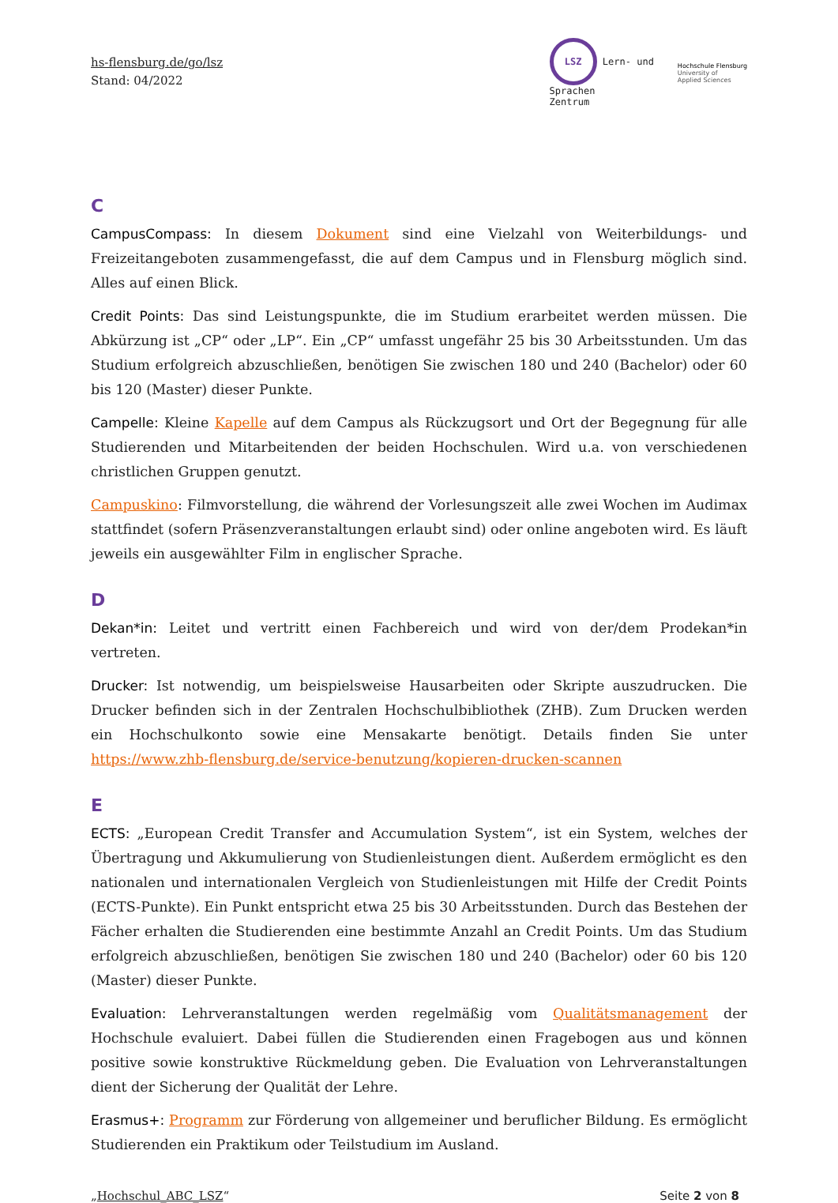hs-flensburg.de/go/lsz
Stand: 04/2022
LSZ Lern- und
Sprachen
Zentrum
Hochschule Flensburg
University of
Applied Sciences
C
CampusCompass: In diesem Dokument sind eine Vielzahl von Weiterbildungs- und Freizeitangeboten zusammengefasst, die auf dem Campus und in Flensburg möglich sind. Alles auf einen Blick.
Credit Points: Das sind Leistungspunkte, die im Studium erarbeitet werden müssen. Die Abkürzung ist „CP“ oder „LP“. Ein „CP“ umfasst ungefähr 25 bis 30 Arbeitsstunden. Um das Studium erfolgreich abzuschließen, benötigen Sie zwischen 180 und 240 (Bachelor) oder 60 bis 120 (Master) dieser Punkte.
Campelle: Kleine Kapelle auf dem Campus als Rückzugsort und Ort der Begegnung für alle Studierenden und Mitarbeitenden der beiden Hochschulen. Wird u.a. von verschiedenen christlichen Gruppen genutzt.
Campuskino: Filmvorstellung, die während der Vorlesungszeit alle zwei Wochen im Audimax stattfindet (sofern Präsenzveranstaltungen erlaubt sind) oder online angeboten wird. Es läuft jeweils ein ausgewählter Film in englischer Sprache.
D
Dekan*in: Leitet und vertritt einen Fachbereich und wird von der/dem Prodekan*in vertreten.
Drucker: Ist notwendig, um beispielsweise Hausarbeiten oder Skripte auszudrucken. Die Drucker befinden sich in der Zentralen Hochschulbibliothek (ZHB). Zum Drucken werden ein Hochschulkonto sowie eine Mensakarte benötigt. Details finden Sie unter https://www.zhb-flensburg.de/service-benutzung/kopieren-drucken-scannen
E
ECTS: „European Credit Transfer and Accumulation System“, ist ein System, welches der Übertragung und Akkumulierung von Studienleistungen dient. Außerdem ermöglicht es den nationalen und internationalen Vergleich von Studienleistungen mit Hilfe der Credit Points (ECTS-Punkte). Ein Punkt entspricht etwa 25 bis 30 Arbeitsstunden. Durch das Bestehen der Fächer erhalten die Studierenden eine bestimmte Anzahl an Credit Points. Um das Studium erfolgreich abzuschließen, benötigen Sie zwischen 180 und 240 (Bachelor) oder 60 bis 120 (Master) dieser Punkte.
Evaluation: Lehrveranstaltungen werden regelmäßig vom Qualitätsmanagement der Hochschule evaluiert. Dabei füllen die Studierenden einen Fragebogen aus und können positive sowie konstruktive Rückmeldung geben. Die Evaluation von Lehrveranstaltungen dient der Sicherung der Qualität der Lehre.
Erasmus+: Programm zur Förderung von allgemeiner und beruflicher Bildung. Es ermöglicht Studierenden ein Praktikum oder Teilstudium im Ausland.
„Hochschul_ABC_LSZ“Seite 2 von 8